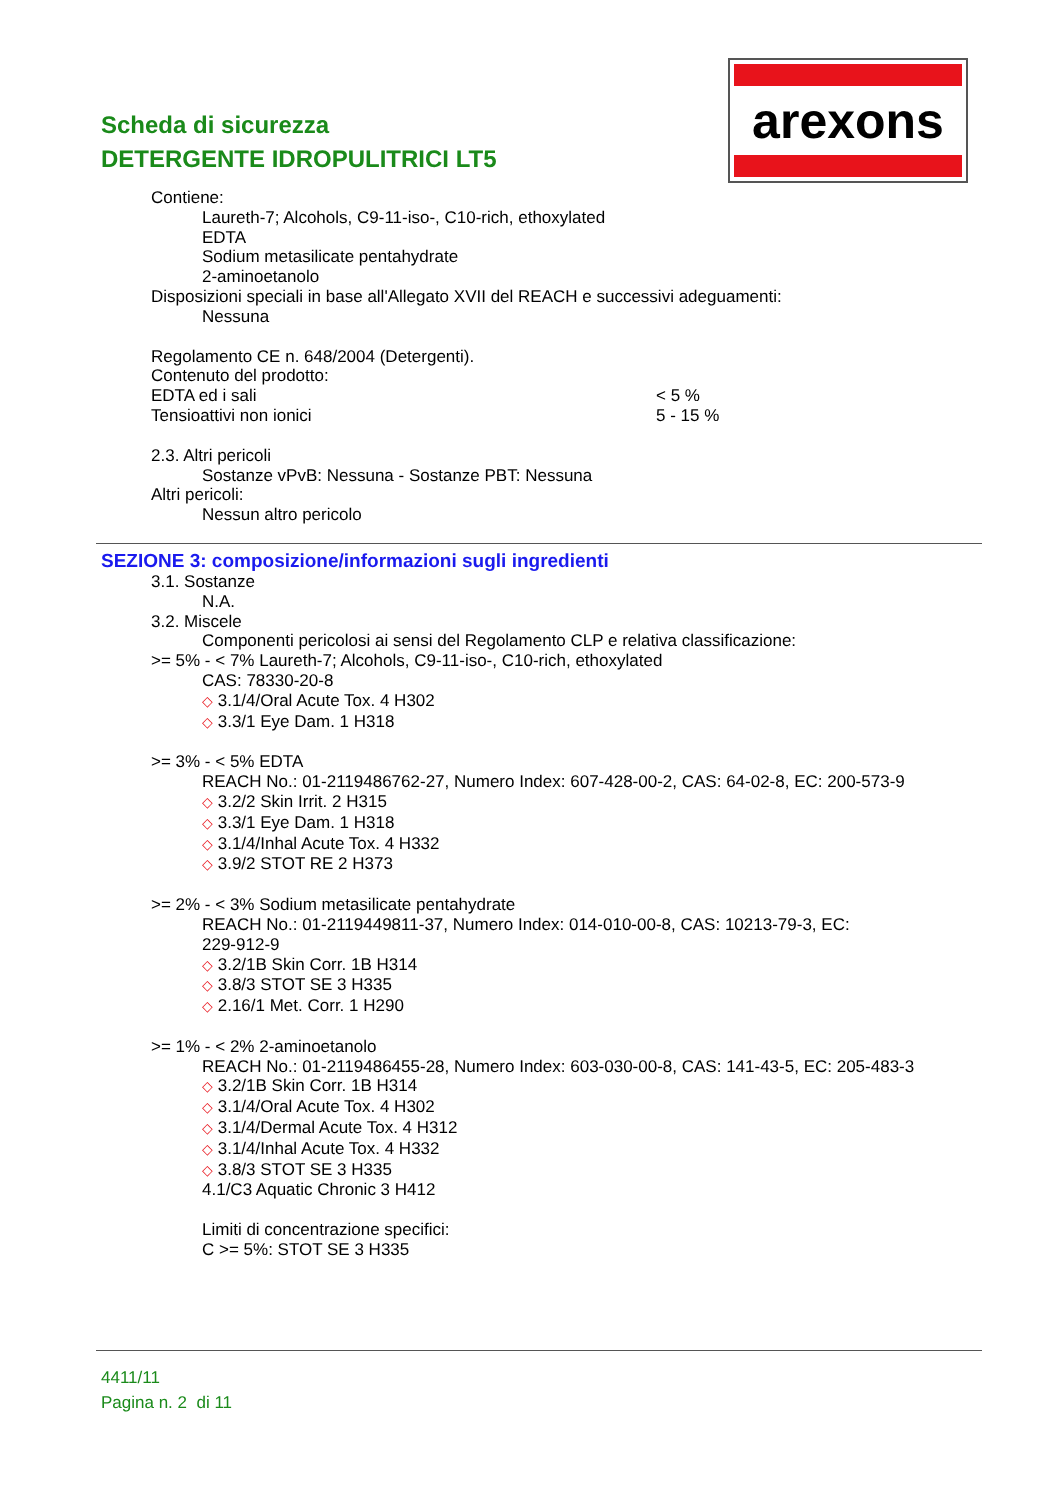Scheda di sicurezza
DETERGENTE IDROPULITRICI LT5
arexons
Contiene:
Laureth-7; Alcohols, C9-11-iso-, C10-rich, ethoxylated
EDTA
Sodium metasilicate pentahydrate
2-aminoetanolo
Disposizioni speciali in base all'Allegato XVII del REACH e successivi adeguamenti:
Nessuna
Regolamento CE n. 648/2004 (Detergenti).
Contenuto del prodotto:
EDTA ed i sali < 5 %
Tensioattivi non ionici 5 - 15 %
2.3. Altri pericoli
Sostanze vPvB: Nessuna - Sostanze PBT: Nessuna
Altri pericoli:
Nessun altro pericolo
SEZIONE 3: composizione/informazioni sugli ingredienti
3.1. Sostanze
N.A.
3.2. Miscele
Componenti pericolosi ai sensi del Regolamento CLP e relativa classificazione:
>= 5% - < 7% Laureth-7; Alcohols, C9-11-iso-, C10-rich, ethoxylated
CAS: 78330-20-8
◇ 3.1/4/Oral Acute Tox. 4 H302
◇ 3.3/1 Eye Dam. 1 H318
>= 3% - < 5% EDTA
REACH No.: 01-2119486762-27, Numero Index: 607-428-00-2, CAS: 64-02-8, EC: 200-573-9
◇ 3.2/2 Skin Irrit. 2 H315
◇ 3.3/1 Eye Dam. 1 H318
◇ 3.1/4/Inhal Acute Tox. 4 H332
◇ 3.9/2 STOT RE 2 H373
>= 2% - < 3% Sodium metasilicate pentahydrate
REACH No.: 01-2119449811-37, Numero Index: 014-010-00-8, CAS: 10213-79-3, EC:
229-912-9
◇ 3.2/1B Skin Corr. 1B H314
◇ 3.8/3 STOT SE 3 H335
◇ 2.16/1 Met. Corr. 1 H290
>= 1% - < 2% 2-aminoetanolo
REACH No.: 01-2119486455-28, Numero Index: 603-030-00-8, CAS: 141-43-5, EC: 205-483-3
◇ 3.2/1B Skin Corr. 1B H314
◇ 3.1/4/Oral Acute Tox. 4 H302
◇ 3.1/4/Dermal Acute Tox. 4 H312
◇ 3.1/4/Inhal Acute Tox. 4 H332
◇ 3.8/3 STOT SE 3 H335
4.1/C3 Aquatic Chronic 3 H412
Limiti di concentrazione specifici:
C >= 5%: STOT SE 3 H335
4411/11
Pagina n. 2 di 11